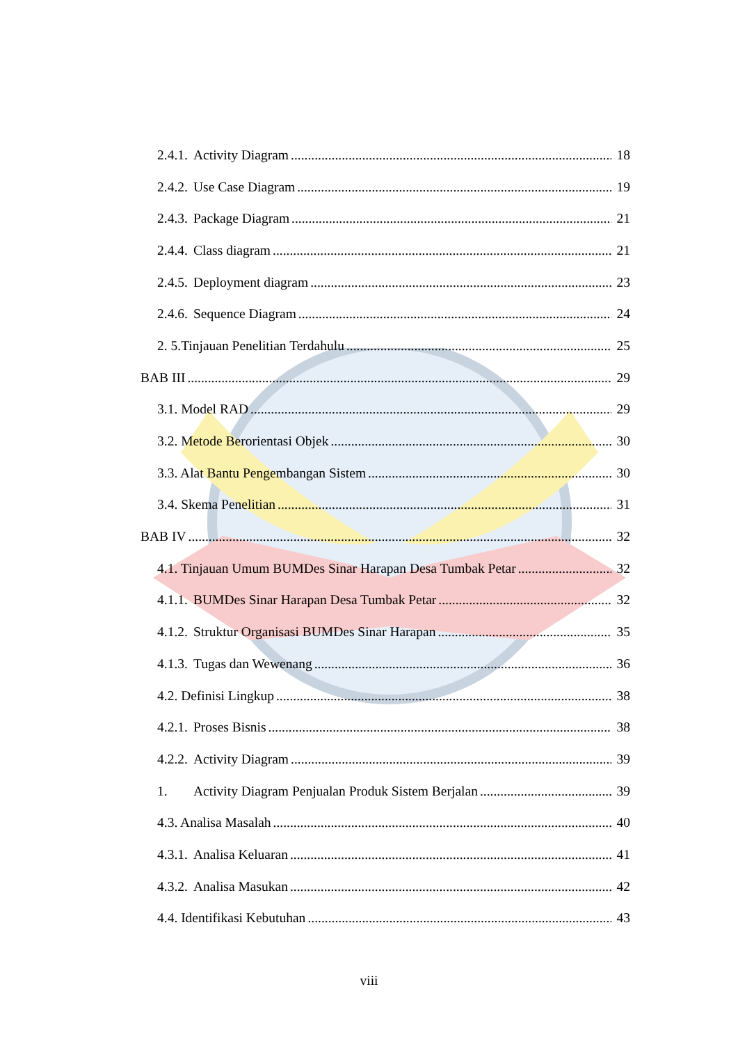2.4.1. Activity Diagram 18
2.4.2. Use Case Diagram 19
2.4.3. Package Diagram 21
2.4.4. Class diagram 21
2.4.5. Deployment diagram 23
2.4.6. Sequence Diagram 24
2. 5.Tinjauan Penelitian Terdahulu 25
BAB III 29
3.1. Model RAD 29
3.2. Metode Berorientasi Objek 30
3.3. Alat Bantu Pengembangan Sistem 30
3.4. Skema Penelitian 31
BAB IV 32
4.1. Tinjauan Umum BUMDes Sinar Harapan Desa Tumbak Petar 32
4.1.1. BUMDes Sinar Harapan Desa Tumbak Petar 32
4.1.2. Struktur Organisasi BUMDes Sinar Harapan 35
4.1.3. Tugas dan Wewenang 36
4.2. Definisi Lingkup 38
4.2.1. Proses Bisnis 38
4.2.2. Activity Diagram 39
1. Activity Diagram Penjualan Produk Sistem Berjalan 39
4.3. Analisa Masalah 40
4.3.1. Analisa Keluaran 41
4.3.2. Analisa Masukan 42
4.4. Identifikasi Kebutuhan 43
viii